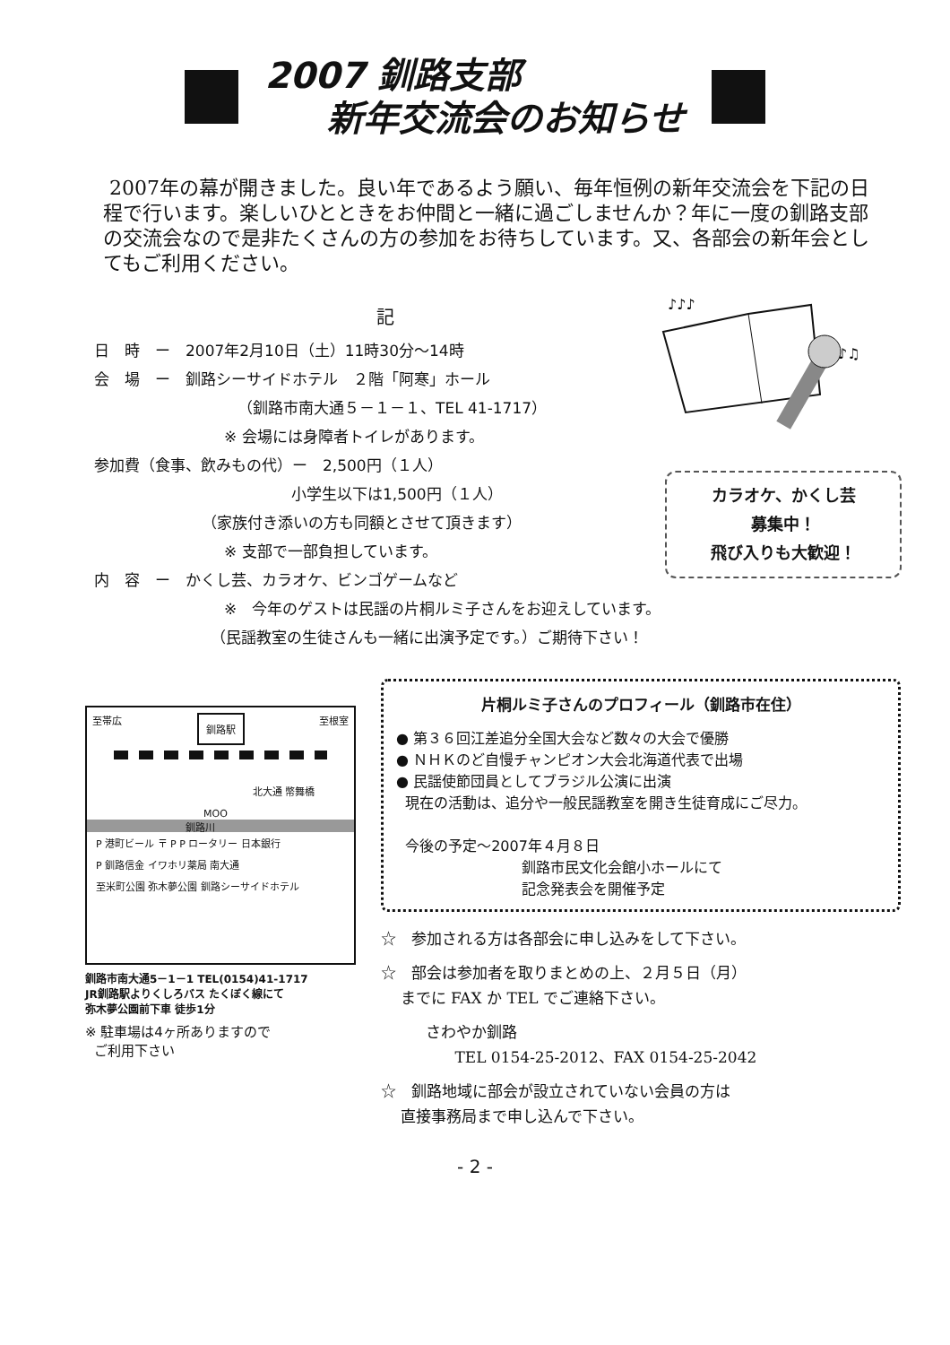2007 釧路支部
新年交流会のお知らせ
2007年の幕が開きました。良い年であるよう願い、毎年恒例の新年交流会を下記の日程で行います。楽しいひとときをお仲間と一緒に過ごしませんか？年に一度の釧路支部の交流会なので是非たくさんの方の参加をお待ちしています。又、各部会の新年会としてもご利用ください。
♪♪♪
♪♫
記
日　時　ー　2007年2月10日（土）11時30分～14時
会　場　ー　釧路シーサイドホテル　２階「阿寒」ホール
（釧路市南大通５－１－１、TEL 41-1717）
※ 会場には身障者トイレがあります。
参加費（食事、飲みもの代）ー　2,500円（１人）
小学生以下は1,500円（１人）
（家族付き添いの方も同額とさせて頂きます）
※ 支部で一部負担しています。
内　容　ー　かくし芸、カラオケ、ビンゴゲームなど
※　今年のゲストは民謡の片桐ルミ子さんをお迎えしています。
（民謡教室の生徒さんも一緒に出演予定です。）ご期待下さい！
カラオケ、かくし芸
募集中！
飛び入りも大歓迎！
至帯広 釧路駅 至根室
北大通 幣舞橋
MOO
釧路川
P 港町ビール 〒 P P ロータリー 日本銀行
P 釧路信金 イワホリ薬局 南大通
至米町公園 弥木夢公園 釧路シーサイドホテル
釧路市南大通5－1－1 TEL(0154)41-1717
JR釧路駅よりくしろバス たくぼく線にて
弥木夢公園前下車 徒歩1分
※ 駐車場は4ヶ所ありますので
ご利用下さい
片桐ルミ子さんのプロフィール（釧路市在住）
● 第３６回江差追分全国大会など数々の大会で優勝
● ＮＨＫのど自慢チャンピオン大会北海道代表で出場
● 民謡使節団員としてブラジル公演に出演
現在の活動は、追分や一般民謡教室を開き生徒育成にご尽力。
今後の予定～2007年４月８日
釧路市民文化会館小ホールにて
記念発表会を開催予定
☆　参加される方は各部会に申し込みをして下さい。
☆　部会は参加者を取りまとめの上、２月５日（月）
までに FAX か TEL でご連絡下さい。
さわやか釧路
TEL 0154-25-2012、FAX 0154-25-2042
☆　釧路地域に部会が設立されていない会員の方は
直接事務局まで申し込んで下さい。
- 2 -